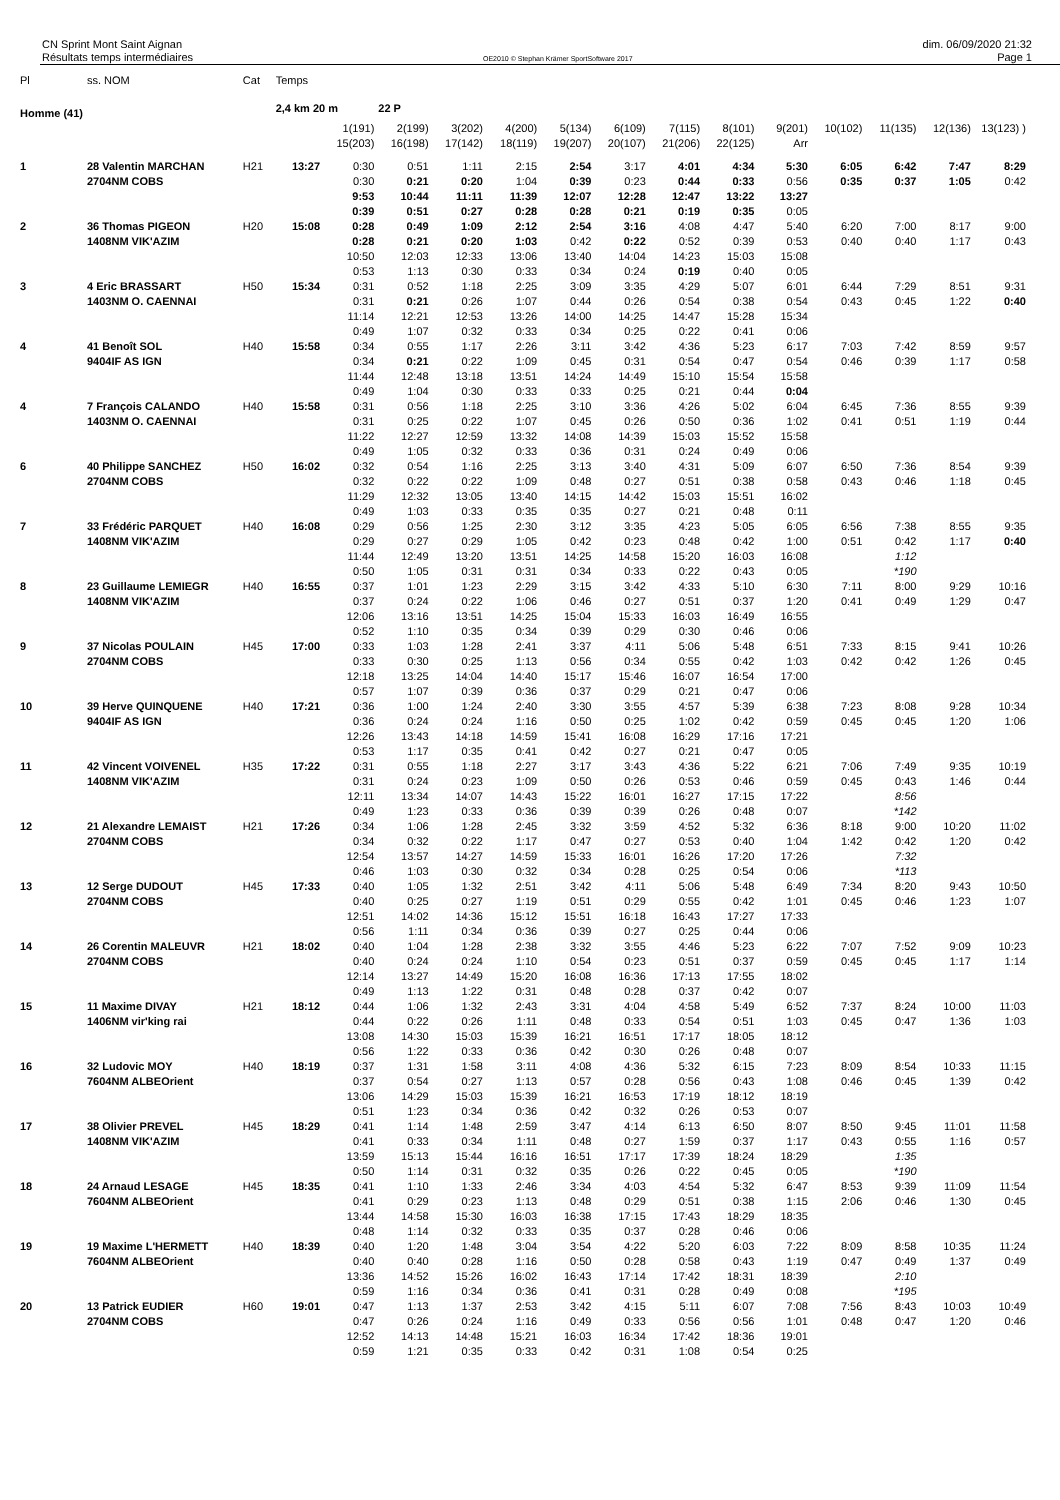CN Sprint Mont Saint Aignan
Résultats temps intermédiaires
OE2010 © Stephan Krämer SportSoftware 2017
dim. 06/09/2020 21:32
Page 1
| Pl | ss. NOM | Cat | Temps | | | | | | | | | | | | | |
| Homme (41) | | | 2,4 km 20 m | | 22 P | | | | | | | | | | | |
| | | | | 1(191) | 2(199) | 3(202) | 4(200) | 5(134) | 6(109) | 7(115) | 8(101) | 9(201) | 10(102) | 11(135) | 12(136) | 13(123) ) |
| | | | | 15(203) | 16(198) | 17(142) | 18(119) | 19(207) | 20(107) | 21(206) | 22(125) | Arr | | | | |
| 1 | 28 Valentin MARCHAN | H21 | 13:27 | 0:30 | 0:51 | 1:11 | 2:15 | 2:54 | 3:17 | 4:01 | 4:34 | 5:30 | 6:05 | 6:42 | 7:47 | 8:29 |
| | 2704NM COBS | | | 0:30 | 0:21 | 0:20 | 1:04 | 0:39 | 0:23 | 0:44 | 0:33 | 0:56 | 0:35 | 0:37 | 1:05 | 0:42 |
| | | | | 9:53 | 10:44 | 11:11 | 11:39 | 12:07 | 12:28 | 12:47 | 13:22 | 13:27 | | | | |
| | | | | 0:39 | 0:51 | 0:27 | 0:28 | 0:28 | 0:21 | 0:19 | 0:35 | 0:05 | | | | |
| 2 | 36 Thomas PIGEON | H20 | 15:08 | 0:28 | 0:49 | 1:09 | 2:12 | 2:54 | 3:16 | 4:08 | 4:47 | 5:40 | 6:20 | 7:00 | 8:17 | 9:00 |
| | 1408NM VIK'AZIM | | | 0:28 | 0:21 | 0:20 | 1:03 | 0:42 | 0:22 | 0:52 | 0:39 | 0:53 | 0:40 | 0:40 | 1:17 | 0:43 |
| | | | | 10:50 | 12:03 | 12:33 | 13:06 | 13:40 | 14:04 | 14:23 | 15:03 | 15:08 | | | | |
| | | | | 0:53 | 1:13 | 0:30 | 0:33 | 0:34 | 0:24 | 0:19 | 0:40 | 0:05 | | | | |
| 3 | 4 Eric BRASSART | H50 | 15:34 | 0:31 | 0:52 | 1:18 | 2:25 | 3:09 | 3:35 | 4:29 | 5:07 | 6:01 | 6:44 | 7:29 | 8:51 | 9:31 |
| | 1403NM O. CAENNAI | | | 0:31 | 0:21 | 0:26 | 1:07 | 0:44 | 0:26 | 0:54 | 0:38 | 0:54 | 0:43 | 0:45 | 1:22 | 0:40 |
| | | | | 11:14 | 12:21 | 12:53 | 13:26 | 14:00 | 14:25 | 14:47 | 15:28 | 15:34 | | | | |
| | | | | 0:49 | 1:07 | 0:32 | 0:33 | 0:34 | 0:25 | 0:22 | 0:41 | 0:06 | | | | |
| 4 | 41 Benoît SOL | H40 | 15:58 | 0:34 | 0:55 | 1:17 | 2:26 | 3:11 | 3:42 | 4:36 | 5:23 | 6:17 | 7:03 | 7:42 | 8:59 | 9:57 |
| | 9404IF AS IGN | | | 0:34 | 0:21 | 0:22 | 1:09 | 0:45 | 0:31 | 0:54 | 0:47 | 0:54 | 0:46 | 0:39 | 1:17 | 0:58 |
| | | | | 11:44 | 12:48 | 13:18 | 13:51 | 14:24 | 14:49 | 15:10 | 15:54 | 15:58 | | | | |
| | | | | 0:49 | 1:04 | 0:30 | 0:33 | 0:33 | 0:25 | 0:21 | 0:44 | 0:04 | | | | |
| 4 | 7 François CALANDO | H40 | 15:58 | 0:31 | 0:56 | 1:18 | 2:25 | 3:10 | 3:36 | 4:26 | 5:02 | 6:04 | 6:45 | 7:36 | 8:55 | 9:39 |
| | 1403NM O. CAENNAI | | | 0:31 | 0:25 | 0:22 | 1:07 | 0:45 | 0:26 | 0:50 | 0:36 | 1:02 | 0:41 | 0:51 | 1:19 | 0:44 |
| | | | | 11:22 | 12:27 | 12:59 | 13:32 | 14:08 | 14:39 | 15:03 | 15:52 | 15:58 | | | | |
| | | | | 0:49 | 1:05 | 0:32 | 0:33 | 0:36 | 0:31 | 0:24 | 0:49 | 0:06 | | | | |
| 6 | 40 Philippe SANCHEZ | H50 | 16:02 | 0:32 | 0:54 | 1:16 | 2:25 | 3:13 | 3:40 | 4:31 | 5:09 | 6:07 | 6:50 | 7:36 | 8:54 | 9:39 |
| | 2704NM COBS | | | 0:32 | 0:22 | 0:22 | 1:09 | 0:48 | 0:27 | 0:51 | 0:38 | 0:58 | 0:43 | 0:46 | 1:18 | 0:45 |
| | | | | 11:29 | 12:32 | 13:05 | 13:40 | 14:15 | 14:42 | 15:03 | 15:51 | 16:02 | | | | |
| | | | | 0:49 | 1:03 | 0:33 | 0:35 | 0:35 | 0:27 | 0:21 | 0:48 | 0:11 | | | | |
| 7 | 33 Frédéric PARQUET | H40 | 16:08 | 0:29 | 0:56 | 1:25 | 2:30 | 3:12 | 3:35 | 4:23 | 5:05 | 6:05 | 6:56 | 7:38 | 8:55 | 9:35 |
| | 1408NM VIK'AZIM | | | 0:29 | 0:27 | 0:29 | 1:05 | 0:42 | 0:23 | 0:48 | 0:42 | 1:00 | 0:51 | 0:42 | 1:17 | 0:40 |
| | | | | 11:44 | 12:49 | 13:20 | 13:51 | 14:25 | 14:58 | 15:20 | 16:03 | 16:08 | | 1:12 | | |
| | | | | 0:50 | 1:05 | 0:31 | 0:31 | 0:34 | 0:33 | 0:22 | 0:43 | 0:05 | | *190 | | |
| 8 | 23 Guillaume LEMIEGR | H40 | 16:55 | 0:37 | 1:01 | 1:23 | 2:29 | 3:15 | 3:42 | 4:33 | 5:10 | 6:30 | 7:11 | 8:00 | 9:29 | 10:16 |
| | 1408NM VIK'AZIM | | | 0:37 | 0:24 | 0:22 | 1:06 | 0:46 | 0:27 | 0:51 | 0:37 | 1:20 | 0:41 | 0:49 | 1:29 | 0:47 |
| | | | | 12:06 | 13:16 | 13:51 | 14:25 | 15:04 | 15:33 | 16:03 | 16:49 | 16:55 | | | | |
| | | | | 0:52 | 1:10 | 0:35 | 0:34 | 0:39 | 0:29 | 0:30 | 0:46 | 0:06 | | | | |
| 9 | 37 Nicolas POULAIN | H45 | 17:00 | 0:33 | 1:03 | 1:28 | 2:41 | 3:37 | 4:11 | 5:06 | 5:48 | 6:51 | 7:33 | 8:15 | 9:41 | 10:26 |
| | 2704NM COBS | | | 0:33 | 0:30 | 0:25 | 1:13 | 0:56 | 0:34 | 0:55 | 0:42 | 1:03 | 0:42 | 0:42 | 1:26 | 0:45 |
| | | | | 12:18 | 13:25 | 14:04 | 14:40 | 15:17 | 15:46 | 16:07 | 16:54 | 17:00 | | | | |
| | | | | 0:57 | 1:07 | 0:39 | 0:36 | 0:37 | 0:29 | 0:21 | 0:47 | 0:06 | | | | |
| 10 | 39 Herve QUINQUENE | H40 | 17:21 | 0:36 | 1:00 | 1:24 | 2:40 | 3:30 | 3:55 | 4:57 | 5:39 | 6:38 | 7:23 | 8:08 | 9:28 | 10:34 |
| | 9404IF AS IGN | | | 0:36 | 0:24 | 0:24 | 1:16 | 0:50 | 0:25 | 1:02 | 0:42 | 0:59 | 0:45 | 0:45 | 1:20 | 1:06 |
| | | | | 12:26 | 13:43 | 14:18 | 14:59 | 15:41 | 16:08 | 16:29 | 17:16 | 17:21 | | | | |
| | | | | 0:53 | 1:17 | 0:35 | 0:41 | 0:42 | 0:27 | 0:21 | 0:47 | 0:05 | | | | |
| 11 | 42 Vincent VOIVENEL | H35 | 17:22 | 0:31 | 0:55 | 1:18 | 2:27 | 3:17 | 3:43 | 4:36 | 5:22 | 6:21 | 7:06 | 7:49 | 9:35 | 10:19 |
| | 1408NM VIK'AZIM | | | 0:31 | 0:24 | 0:23 | 1:09 | 0:50 | 0:26 | 0:53 | 0:46 | 0:59 | 0:45 | 0:43 | 1:46 | 0:44 |
| | | | | 12:11 | 13:34 | 14:07 | 14:43 | 15:22 | 16:01 | 16:27 | 17:15 | 17:22 | | 8:56 | | |
| | | | | 0:49 | 1:23 | 0:33 | 0:36 | 0:39 | 0:39 | 0:26 | 0:48 | 0:07 | | *142 | | |
| 12 | 21 Alexandre LEMAIST | H21 | 17:26 | 0:34 | 1:06 | 1:28 | 2:45 | 3:32 | 3:59 | 4:52 | 5:32 | 6:36 | 8:18 | 9:00 | 10:20 | 11:02 |
| | 2704NM COBS | | | 0:34 | 0:32 | 0:22 | 1:17 | 0:47 | 0:27 | 0:53 | 0:40 | 1:04 | 1:42 | 0:42 | 1:20 | 0:42 |
| | | | | 12:54 | 13:57 | 14:27 | 14:59 | 15:33 | 16:01 | 16:26 | 17:20 | 17:26 | | 7:32 | | |
| | | | | 0:46 | 1:03 | 0:30 | 0:32 | 0:34 | 0:28 | 0:25 | 0:54 | 0:06 | | *113 | | |
| 13 | 12 Serge DUDOUT | H45 | 17:33 | 0:40 | 1:05 | 1:32 | 2:51 | 3:42 | 4:11 | 5:06 | 5:48 | 6:49 | 7:34 | 8:20 | 9:43 | 10:50 |
| | 2704NM COBS | | | 0:40 | 0:25 | 0:27 | 1:19 | 0:51 | 0:29 | 0:55 | 0:42 | 1:01 | 0:45 | 0:46 | 1:23 | 1:07 |
| | | | | 12:51 | 14:02 | 14:36 | 15:12 | 15:51 | 16:18 | 16:43 | 17:27 | 17:33 | | | | |
| | | | | 0:56 | 1:11 | 0:34 | 0:36 | 0:39 | 0:27 | 0:25 | 0:44 | 0:06 | | | | |
| 14 | 26 Corentin MALEUVR | H21 | 18:02 | 0:40 | 1:04 | 1:28 | 2:38 | 3:32 | 3:55 | 4:46 | 5:23 | 6:22 | 7:07 | 7:52 | 9:09 | 10:23 |
| | 2704NM COBS | | | 0:40 | 0:24 | 0:24 | 1:10 | 0:54 | 0:23 | 0:51 | 0:37 | 0:59 | 0:45 | 0:45 | 1:17 | 1:14 |
| | | | | 12:14 | 13:27 | 14:49 | 15:20 | 16:08 | 16:36 | 17:13 | 17:55 | 18:02 | | | | |
| | | | | 0:49 | 1:13 | 1:22 | 0:31 | 0:48 | 0:28 | 0:37 | 0:42 | 0:07 | | | | |
| 15 | 11 Maxime DIVAY | H21 | 18:12 | 0:44 | 1:06 | 1:32 | 2:43 | 3:31 | 4:04 | 4:58 | 5:49 | 6:52 | 7:37 | 8:24 | 10:00 | 11:03 |
| | 1406NM vir'king rai | | | 0:44 | 0:22 | 0:26 | 1:11 | 0:48 | 0:33 | 0:54 | 0:51 | 1:03 | 0:45 | 0:47 | 1:36 | 1:03 |
| | | | | 13:08 | 14:30 | 15:03 | 15:39 | 16:21 | 16:51 | 17:17 | 18:05 | 18:12 | | | | |
| | | | | 0:56 | 1:22 | 0:33 | 0:36 | 0:42 | 0:30 | 0:26 | 0:48 | 0:07 | | | | |
| 16 | 32 Ludovic MOY | H40 | 18:19 | 0:37 | 1:31 | 1:58 | 3:11 | 4:08 | 4:36 | 5:32 | 6:15 | 7:23 | 8:09 | 8:54 | 10:33 | 11:15 |
| | 7604NM ALBEOrient | | | 0:37 | 0:54 | 0:27 | 1:13 | 0:57 | 0:28 | 0:56 | 0:43 | 1:08 | 0:46 | 0:45 | 1:39 | 0:42 |
| | | | | 13:06 | 14:29 | 15:03 | 15:39 | 16:21 | 16:53 | 17:19 | 18:12 | 18:19 | | | | |
| | | | | 0:51 | 1:23 | 0:34 | 0:36 | 0:42 | 0:32 | 0:26 | 0:53 | 0:07 | | | | |
| 17 | 38 Olivier PREVEL | H45 | 18:29 | 0:41 | 1:14 | 1:48 | 2:59 | 3:47 | 4:14 | 6:13 | 6:50 | 8:07 | 8:50 | 9:45 | 11:01 | 11:58 |
| | 1408NM VIK'AZIM | | | 0:41 | 0:33 | 0:34 | 1:11 | 0:48 | 0:27 | 1:59 | 0:37 | 1:17 | 0:43 | 0:55 | 1:16 | 0:57 |
| | | | | 13:59 | 15:13 | 15:44 | 16:16 | 16:51 | 17:17 | 17:39 | 18:24 | 18:29 | | 1:35 | | |
| | | | | 0:50 | 1:14 | 0:31 | 0:32 | 0:35 | 0:26 | 0:22 | 0:45 | 0:05 | | *190 | | |
| 18 | 24 Arnaud LESAGE | H45 | 18:35 | 0:41 | 1:10 | 1:33 | 2:46 | 3:34 | 4:03 | 4:54 | 5:32 | 6:47 | 8:53 | 9:39 | 11:09 | 11:54 |
| | 7604NM ALBEOrient | | | 0:41 | 0:29 | 0:23 | 1:13 | 0:48 | 0:29 | 0:51 | 0:38 | 1:15 | 2:06 | 0:46 | 1:30 | 0:45 |
| | | | | 13:44 | 14:58 | 15:30 | 16:03 | 16:38 | 17:15 | 17:43 | 18:29 | 18:35 | | | | |
| | | | | 0:48 | 1:14 | 0:32 | 0:33 | 0:35 | 0:37 | 0:28 | 0:46 | 0:06 | | | | |
| 19 | 19 Maxime L'HERMETT | H40 | 18:39 | 0:40 | 1:20 | 1:48 | 3:04 | 3:54 | 4:22 | 5:20 | 6:03 | 7:22 | 8:09 | 8:58 | 10:35 | 11:24 |
| | 7604NM ALBEOrient | | | 0:40 | 0:40 | 0:28 | 1:16 | 0:50 | 0:28 | 0:58 | 0:43 | 1:19 | 0:47 | 0:49 | 1:37 | 0:49 |
| | | | | 13:36 | 14:52 | 15:26 | 16:02 | 16:43 | 17:14 | 17:42 | 18:31 | 18:39 | | 2:10 | | |
| | | | | 0:59 | 1:16 | 0:34 | 0:36 | 0:41 | 0:31 | 0:28 | 0:49 | 0:08 | | *195 | | |
| 20 | 13 Patrick EUDIER | H60 | 19:01 | 0:47 | 1:13 | 1:37 | 2:53 | 3:42 | 4:15 | 5:11 | 6:07 | 7:08 | 7:56 | 8:43 | 10:03 | 10:49 |
| | 2704NM COBS | | | 0:47 | 0:26 | 0:24 | 1:16 | 0:49 | 0:33 | 0:56 | 0:56 | 1:01 | 0:48 | 0:47 | 1:20 | 0:46 |
| | | | | 12:52 | 14:13 | 14:48 | 15:21 | 16:03 | 16:34 | 17:42 | 18:36 | 19:01 | | | | |
| | | | | 0:59 | 1:21 | 0:35 | 0:33 | 0:42 | 0:31 | 1:08 | 0:54 | 0:25 | | | | |